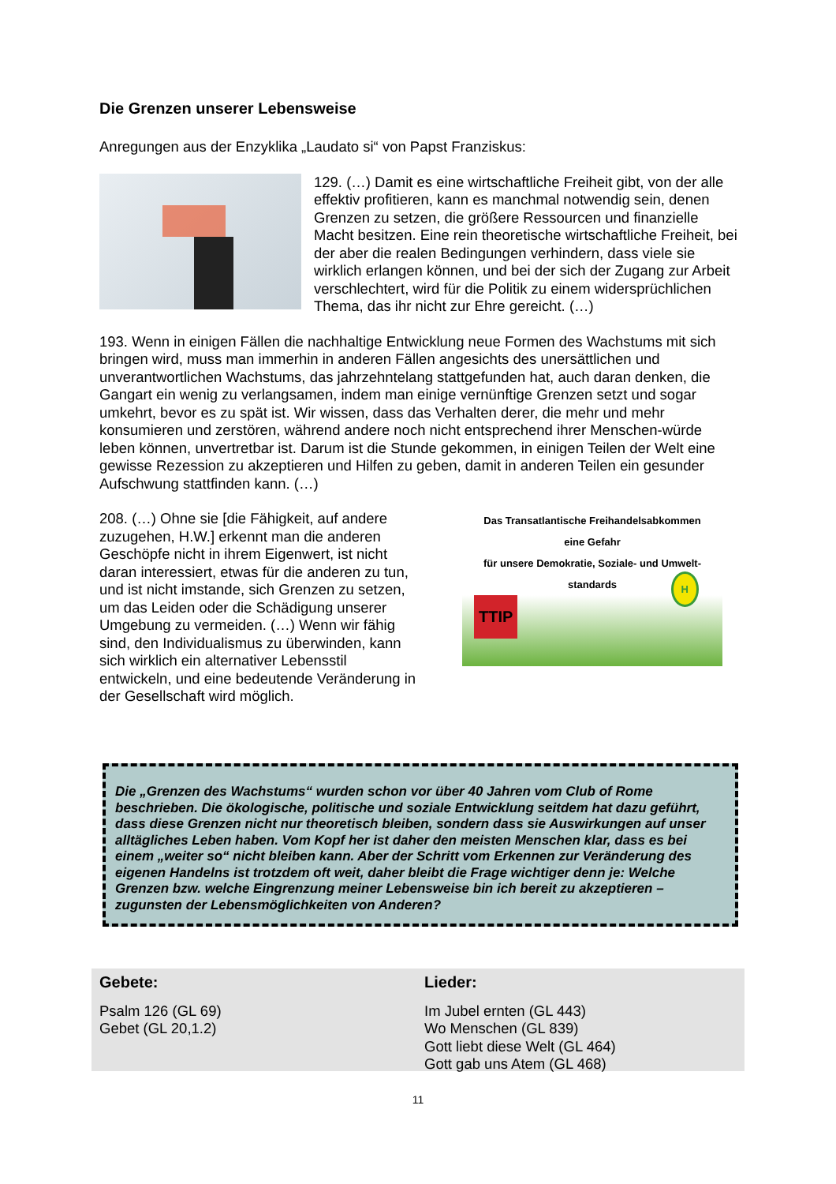Die Grenzen unserer Lebensweise
Anregungen aus der Enzyklika „Laudato si“ von Papst Franziskus:
129. (…) Damit es eine wirtschaftliche Freiheit gibt, von der alle effektiv profitieren, kann es manchmal notwendig sein, denen Grenzen zu setzen, die größere Ressourcen und finanzielle Macht besitzen. Eine rein theoretische wirtschaftliche Freiheit, bei der aber die realen Bedingungen verhindern, dass viele sie wirklich erlangen können, und bei der sich der Zugang zur Arbeit verschlechtert, wird für die Politik zu einem widersprüchlichen Thema, das ihr nicht zur Ehre gereicht. (…)
193. Wenn in einigen Fällen die nachhaltige Entwicklung neue Formen des Wachstums mit sich bringen wird, muss man immerhin in anderen Fällen angesichts des unersättlichen und unverantwortlichen Wachstums, das jahrzehntelang stattgefunden hat, auch daran denken, die Gangart ein wenig zu verlangsamen, indem man einige vernünftige Grenzen setzt und sogar umkehrt, bevor es zu spät ist. Wir wissen, dass das Verhalten derer, die mehr und mehr konsumieren und zerstören, während andere noch nicht entsprechend ihrer Menschen-würde leben können, unvertretbar ist. Darum ist die Stunde gekommen, in einigen Teilen der Welt eine gewisse Rezession zu akzeptieren und Hilfen zu geben, damit in anderen Teilen ein gesunder Aufschwung stattfinden kann. (…)
208. (…) Ohne sie [die Fähigkeit, auf andere zuzugehen, H.W.] erkennt man die anderen Geschöpfe nicht in ihrem Eigenwert, ist nicht daran interessiert, etwas für die anderen zu tun, und ist nicht imstande, sich Grenzen zu setzen, um das Leiden oder die Schädigung unserer Umgebung zu vermeiden. (…) Wenn wir fähig sind, den Individualismus zu überwinden, kann sich wirklich ein alternativer Lebensstil entwickeln, und eine bedeutende Veränderung in der Gesellschaft wird möglich.
Das Transatlantische Freihandelsabkommen
eine Gefahr
für unsere Demokratie, Soziale- und Umwelt-standards
TTIP
H
Die „Grenzen des Wachstums“ wurden schon vor über 40 Jahren vom Club of Rome beschrieben. Die ökologische, politische und soziale Entwicklung seitdem hat dazu geführt, dass diese Grenzen nicht nur theoretisch bleiben, sondern dass sie Auswirkungen auf unser alltägliches Leben haben. Vom Kopf her ist daher den meisten Menschen klar, dass es bei einem „weiter so“ nicht bleiben kann. Aber der Schritt vom Erkennen zur Veränderung des eigenen Handelns ist trotzdem oft weit, daher bleibt die Frage wichtiger denn je: Welche Grenzen bzw. welche Eingrenzung meiner Lebensweise bin ich bereit zu akzeptieren – zugunsten der Lebensmöglichkeiten von Anderen?
Gebete:
Psalm 126 (GL 69)
Gebet (GL 20,1.2)
Lieder:
Im Jubel ernten (GL 443)
Wo Menschen (GL 839)
Gott liebt diese Welt (GL 464)
Gott gab uns Atem (GL 468)
11